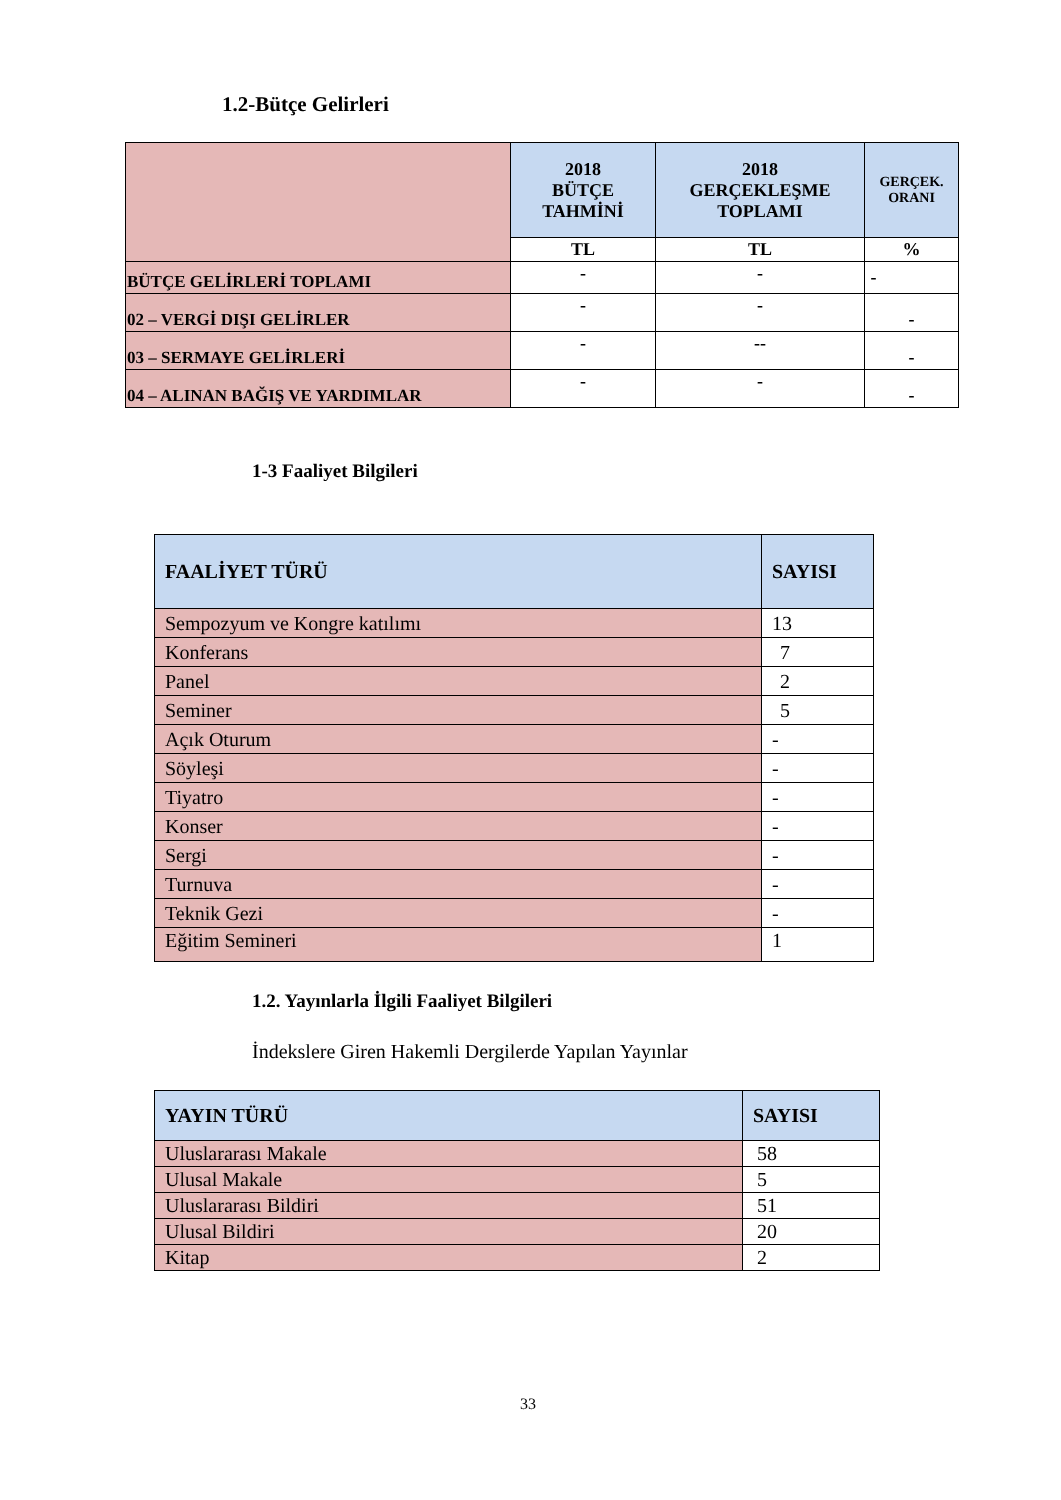1.2-Bütçe Gelirleri
| | 2018 BÜTÇE TAHMİNİ | 2018 GERÇEKLEŞME TOPLAMI | GERÇEK. ORANI |
| | TL | TL | % |
| BÜTÇE GELİRLERİ TOPLAMI | - | - | - |
| 02 – VERGİ DIŞI GELİRLER | - | - | - |
| 03 – SERMAYE GELİRLERİ | - | -- | - |
| 04 – ALINAN BAĞIŞ VE YARDIMLAR | - | - | - |
1-3 Faaliyet Bilgileri
| FAALİYET TÜRÜ | SAYISI |
| --- | --- |
| Sempozyum ve Kongre katılımı | 13 |
| Konferans | 7 |
| Panel | 2 |
| Seminer | 5 |
| Açık Oturum | - |
| Söyleşi | - |
| Tiyatro | - |
| Konser | - |
| Sergi | - |
| Turnuva | - |
| Teknik Gezi | - |
| Eğitim Semineri | 1 |
1.2. Yayınlarla İlgili Faaliyet Bilgileri
İndekslere Giren Hakemli Dergilerde Yapılan Yayınlar
| YAYIN TÜRÜ | SAYISI |
| --- | --- |
| Uluslararası Makale | 58 |
| Ulusal Makale | 5 |
| Uluslararası Bildiri | 51 |
| Ulusal Bildiri | 20 |
| Kitap | 2 |
33